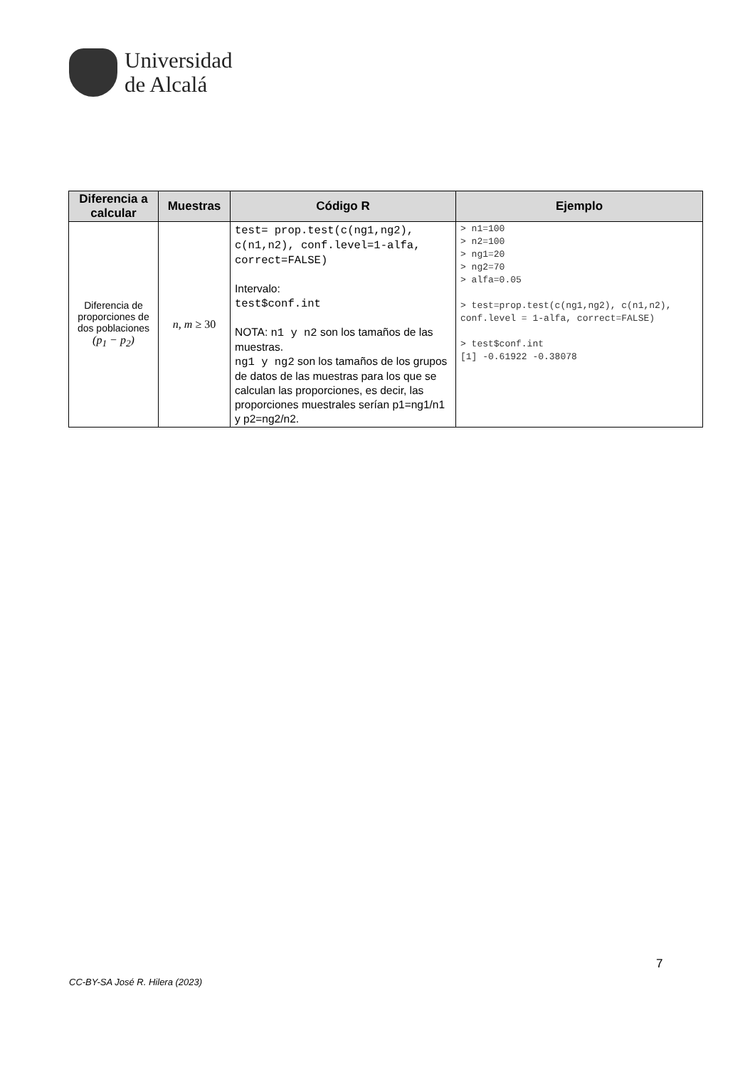Universidad
de Alcalá
| Diferencia a calcular | Muestras | Código R | Ejemplo |
| --- | --- | --- | --- |
| Diferencia de proporciones de dos poblaciones (p<sub>1</sub> − p<sub>2</sub>) | n, m ≥ 30 | test= prop.test(c(ng1,ng2), c(n1,n2), conf.level=1-alfa, correct=FALSE) Intervalo: test$conf.int NOTA: n1 y n2 son los tamaños de las muestras. ng1 y ng2 son los tamaños de los grupos de datos de las muestras para los que se calculan las proporciones, es decir, las proporciones muestrales serían p1=ng1/n1 y p2=ng2/n2. | > n1=100 > n2=100 > ng1=20 > ng2=70 > alfa=0.05 > test=prop.test(c(ng1,ng2), c(n1,n2), conf.level = 1-alfa, correct=FALSE) > test$conf.int [1] -0.61922 -0.38078 |
7
CC-BY-SA José R. Hilera (2023)